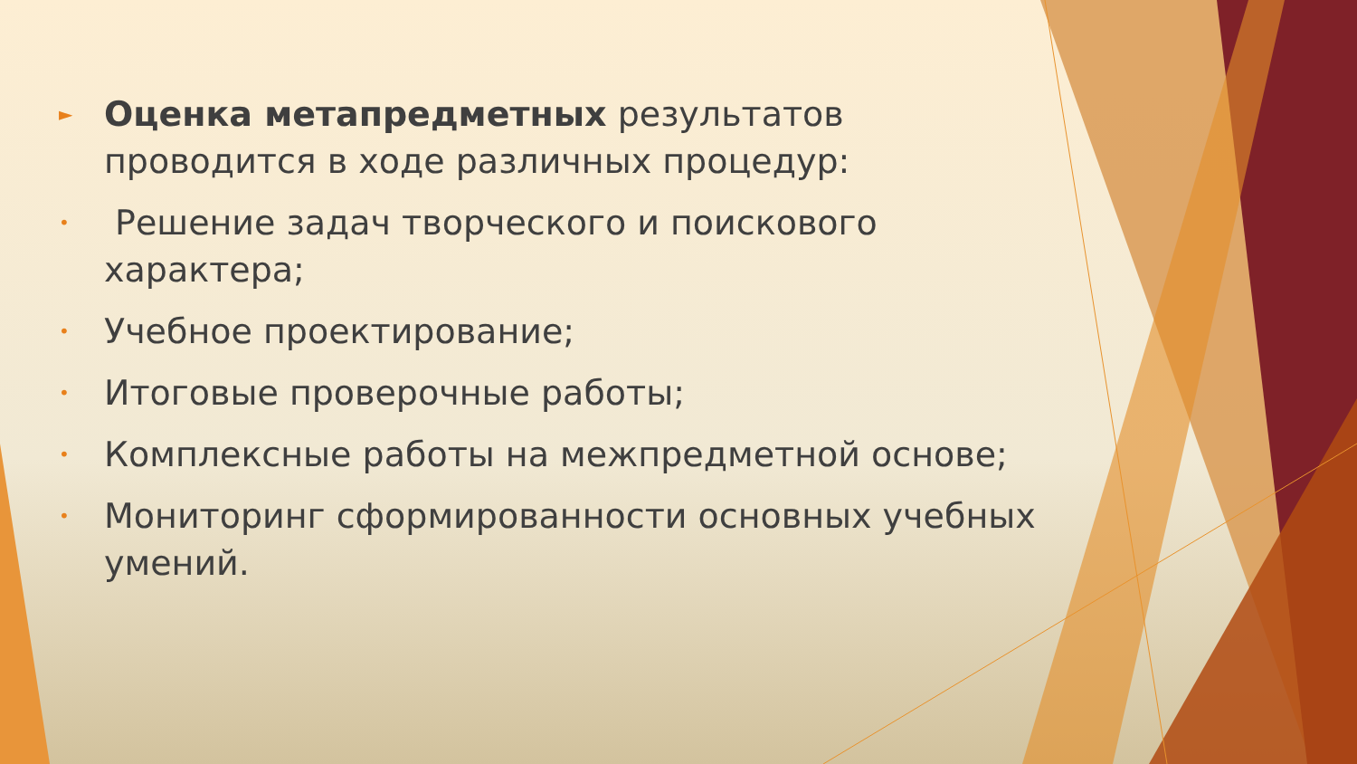► Оценка метапредметных результатов проводится в ходе различных процедур:
• Решение задач творческого и поискового характера;
• Учебное проектирование;
• Итоговые проверочные работы;
• Комплексные работы на межпредметной основе;
• Мониторинг сформированности основных учебных умений.